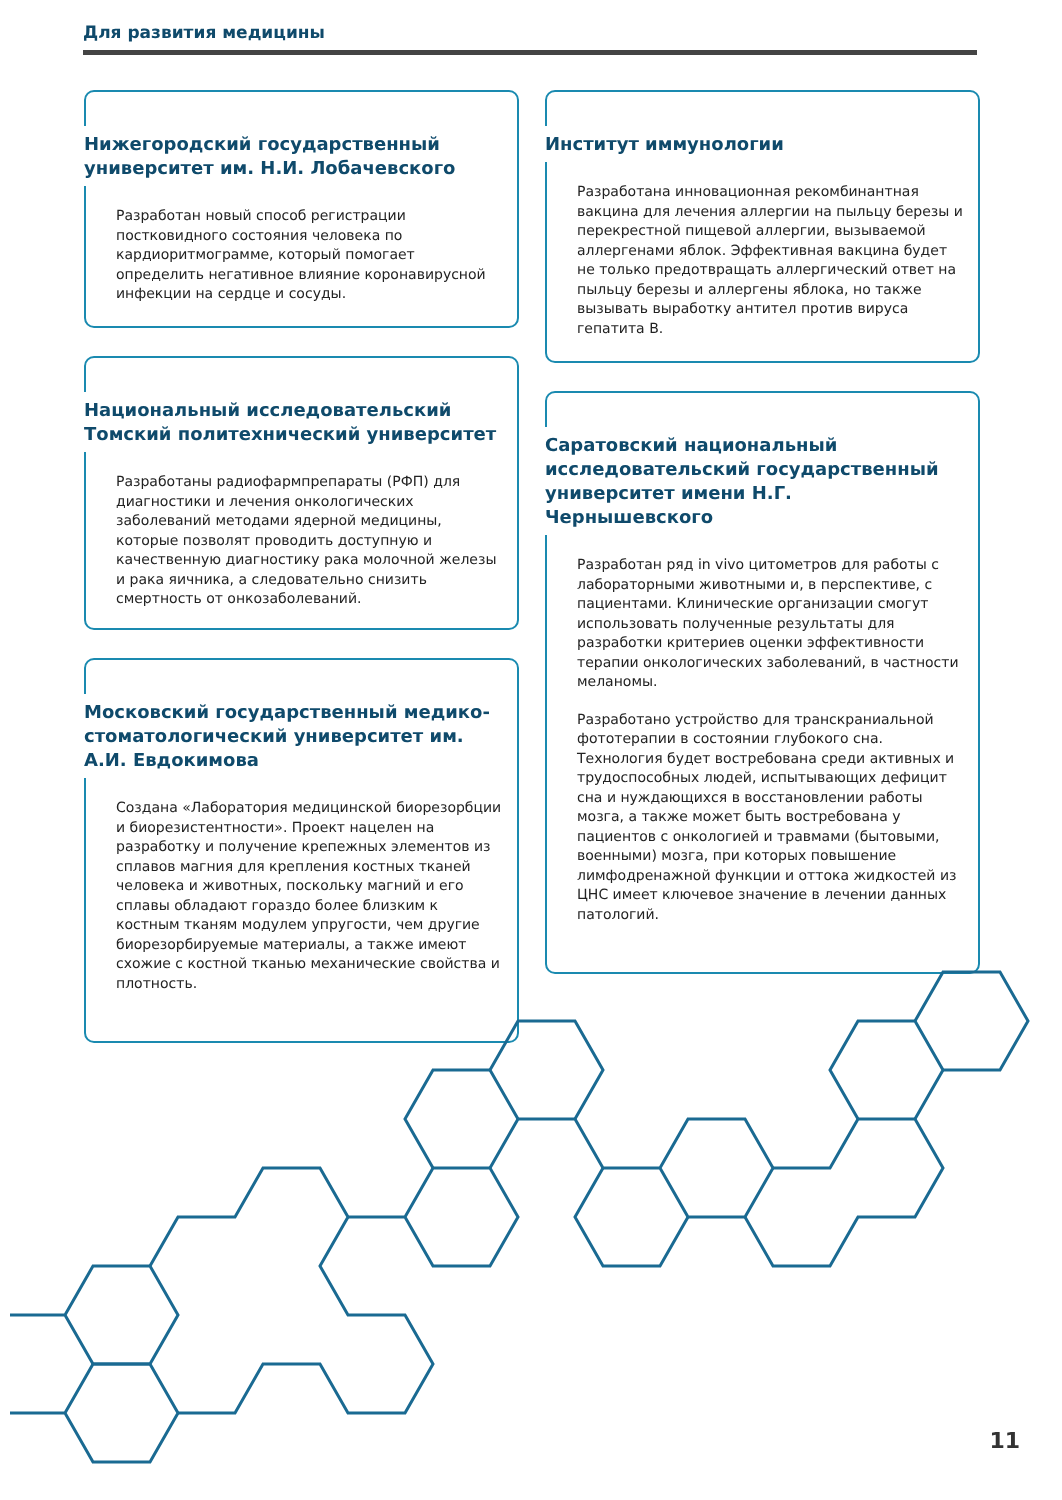Для развития медицины
Нижегородский государственный университет им. Н.И. Лобачевского
Разработан новый способ регистрации постковидного состояния человека по кардиоритмограмме, который помогает определить негативное влияние коронавирусной инфекции на сердце и сосуды.
Национальный исследовательский Томский политехнический университет
Разработаны радиофармпрепараты (РФП) для диагностики и лечения онкологических заболеваний методами ядерной медицины, которые позволят проводить доступную и качественную диагностику рака молочной железы и рака яичника, а следовательно снизить смертность от онкозаболеваний.
Московский государственный медико-стоматологический университет им. А.И. Евдокимова
Создана «Лаборатория медицинской биорезорбции и биорезистентности». Проект нацелен на разработку и получение крепежных элементов из сплавов магния для крепления костных тканей человека и животных, поскольку магний и его сплавы обладают гораздо более близким к костным тканям модулем упругости, чем другие биорезорбируемые материалы, а также имеют схожие с костной тканью механические свойства и плотность.
Институт иммунологии
Разработана инновационная рекомбинантная вакцина для лечения аллергии на пыльцу березы и перекрестной пищевой аллергии, вызываемой аллергенами яблок. Эффективная вакцина будет не только предотвращать аллергический ответ на пыльцу березы и аллергены яблока, но также вызывать выработку антител против вируса гепатита В.
Саратовский национальный исследовательский государственный университет имени Н.Г. Чернышевского
Разработан ряд in vivo цитометров для работы с лабораторными животными и, в перспективе, с пациентами. Клинические организации смогут использовать полученные результаты для разработки критериев оценки эффективности терапии онкологических заболеваний, в частности меланомы.
Разработано устройство для транскраниальной фототерапии в состоянии глубокого сна. Технология будет востребована среди активных и трудоспособных людей, испытывающих дефицит сна и нуждающихся в восстановлении работы мозга, а также может быть востребована у пациентов с онкологией и травмами (бытовыми, военными) мозга, при которых повышение лимфодренажной функции и оттока жидкостей из ЦНС имеет ключевое значение в лечении данных патологий.
11